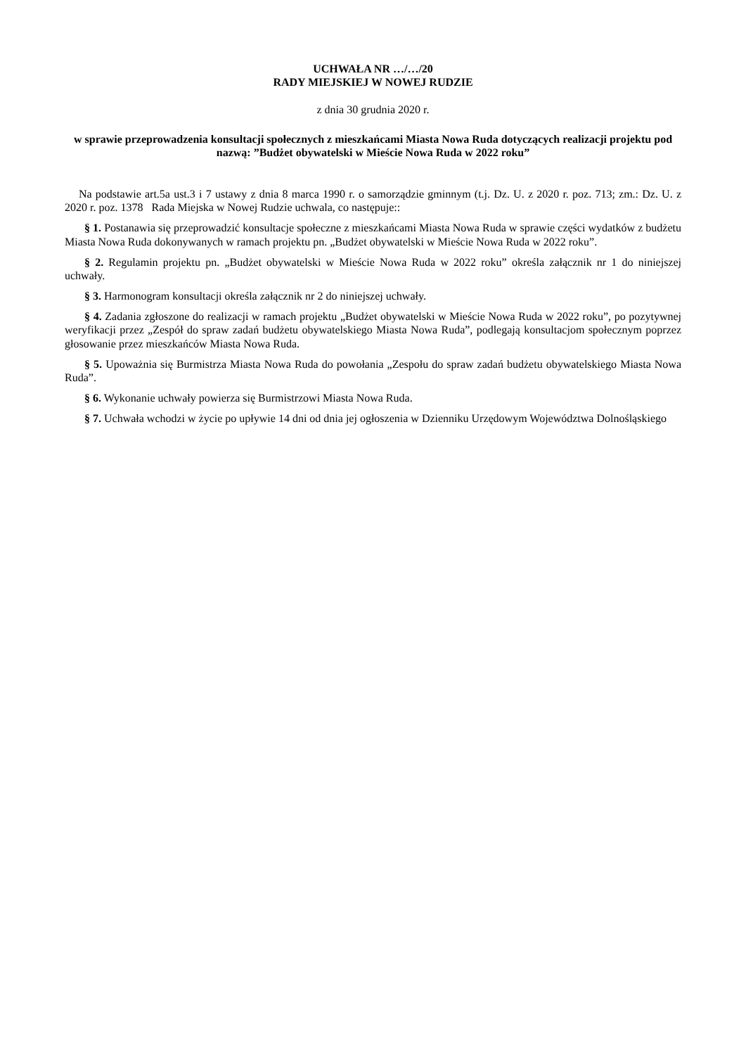UCHWAŁA NR …/…/20
RADY MIEJSKIEJ W NOWEJ RUDZIE
z dnia 30 grudnia 2020 r.
w sprawie przeprowadzenia konsultacji społecznych z mieszkańcami Miasta Nowa Ruda dotyczących realizacji projektu pod nazwą: ”Budżet obywatelski w Mieście Nowa Ruda w 2022 roku”
Na podstawie art.5a ust.3 i 7 ustawy z dnia 8 marca 1990 r. o samorządzie gminnym (t.j. Dz. U. z 2020 r. poz. 713; zm.: Dz. U. z 2020 r. poz. 1378 Rada Miejska w Nowej Rudzie uchwala, co następuje::
§ 1. Postanawia się przeprowadzić konsultacje społeczne z mieszkańcami Miasta Nowa Ruda w sprawie części wydatków z budżetu Miasta Nowa Ruda dokonywanych w ramach projektu pn. „Budżet obywatelski w Mieście Nowa Ruda w 2022 roku”.
§ 2. Regulamin projektu pn. „Budżet obywatelski w Mieście Nowa Ruda w 2022 roku” określa załącznik nr 1 do niniejszej uchwały.
§ 3. Harmonogram konsultacji określa załącznik nr 2 do niniejszej uchwały.
§ 4. Zadania zgłoszone do realizacji w ramach projektu „Budżet obywatelski w Mieście Nowa Ruda w 2022 roku”, po pozytywnej weryfikacji przez „Zespół do spraw zadań budżetu obywatelskiego Miasta Nowa Ruda”, podlegają konsultacjom społecznym poprzez głosowanie przez mieszkańców Miasta Nowa Ruda.
§ 5. Upoważnia się Burmistrza Miasta Nowa Ruda do powołania „Zespołu do spraw zadań budżetu obywatelskiego Miasta Nowa Ruda”.
§ 6. Wykonanie uchwały powierza się Burmistrzowi Miasta Nowa Ruda.
§ 7. Uchwała wchodzi w życie po upływie 14 dni od dnia jej ogłoszenia w Dzienniku Urzędowym Województwa Dolnośląskiego